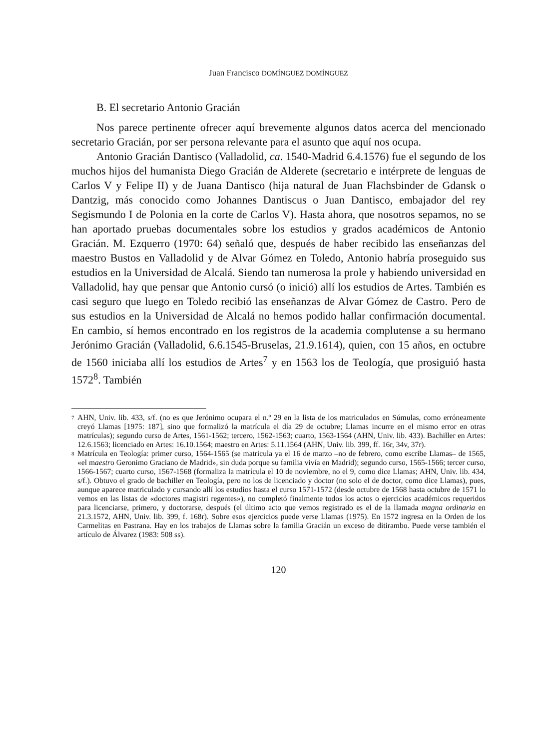Juan Francisco DOMÍNGUEZ DOMÍNGUEZ
B. El secretario Antonio Gracián
Nos parece pertinente ofrecer aquí brevemente algunos datos acerca del mencionado secretario Gracián, por ser persona relevante para el asunto que aquí nos ocupa.
Antonio Gracián Dantisco (Valladolid, ca. 1540-Madrid 6.4.1576) fue el segundo de los muchos hijos del humanista Diego Gracián de Alderete (secretario e intérprete de lenguas de Carlos V y Felipe II) y de Juana Dantisco (hija natural de Juan Flachsbinder de Gdansk o Dantzig, más conocido como Johannes Dantiscus o Juan Dantisco, embajador del rey Segismundo I de Polonia en la corte de Carlos V). Hasta ahora, que nosotros sepamos, no se han aportado pruebas documentales sobre los estudios y grados académicos de Antonio Gracián. M. Ezquerro (1970: 64) señaló que, después de haber recibido las enseñanzas del maestro Bustos en Valladolid y de Alvar Gómez en Toledo, Antonio habría proseguido sus estudios en la Universidad de Alcalá. Siendo tan numerosa la prole y habiendo universidad en Valladolid, hay que pensar que Antonio cursó (o inició) allí los estudios de Artes. También es casi seguro que luego en Toledo recibió las enseñanzas de Alvar Gómez de Castro. Pero de sus estudios en la Universidad de Alcalá no hemos podido hallar confirmación documental. En cambio, sí hemos encontrado en los registros de la academia complutense a su hermano Jerónimo Gracián (Valladolid, 6.6.1545-Bruselas, 21.9.1614), quien, con 15 años, en octubre de 1560 iniciaba allí los estudios de Artes<sup>7</sup> y en 1563 los de Teología, que prosiguió hasta 1572<sup>8</sup>. También
7 AHN, Univ. lib. 433, s/f. (no es que Jerónimo ocupara el n.º 29 en la lista de los matriculados en Súmulas, como erróneamente creyó Llamas [1975: 187], sino que formalizó la matrícula el día 29 de octubre; Llamas incurre en el mismo error en otras matrículas); segundo curso de Artes, 1561-1562; tercero, 1562-1563; cuarto, 1563-1564 (AHN, Univ. lib. 433). Bachiller en Artes: 12.6.1563; licenciado en Artes: 16.10.1564; maestro en Artes: 5.11.1564 (AHN, Univ. lib. 399, ff. 16r, 34v, 37r).
8 Matrícula en Teología: primer curso, 1564-1565 (se matricula ya el 16 de marzo –no de febrero, como escribe Llamas– de 1565, «el maestro Geronimo Graciano de Madrid», sin duda porque su familia vivía en Madrid); segundo curso, 1565-1566; tercer curso, 1566-1567; cuarto curso, 1567-1568 (formaliza la matrícula el 10 de noviembre, no el 9, como dice Llamas; AHN, Univ. lib. 434, s/f.). Obtuvo el grado de bachiller en Teología, pero no los de licenciado y doctor (no solo el de doctor, como dice Llamas), pues, aunque aparece matriculado y cursando allí los estudios hasta el curso 1571-1572 (desde octubre de 1568 hasta octubre de 1571 lo vemos en las listas de «doctores magistri regentes»), no completó finalmente todos los actos o ejercicios académicos requeridos para licenciarse, primero, y doctorarse, después (el último acto que vemos registrado es el de la llamada magna ordinaria en 21.3.1572, AHN, Univ. lib. 399, f. 168r). Sobre esos ejercicios puede verse Llamas (1975). En 1572 ingresa en la Orden de los Carmelitas en Pastrana. Hay en los trabajos de Llamas sobre la familia Gracián un exceso de ditirambo. Puede verse también el artículo de Álvarez (1983: 508 ss).
120